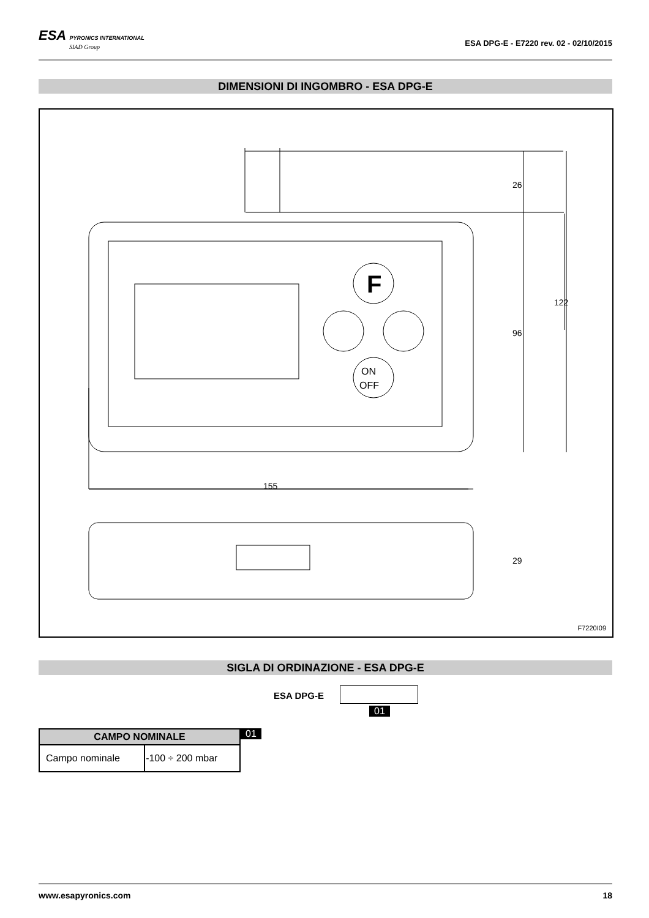ESA PYRONICS INTERNATIONAL
SIAD Group
ESA DPG-E - E7220 rev. 02 - 02/10/2015
DIMENSIONI DI INGOMBRO - ESA DPG-E
F
ON
OFF
155
26
96
122
29
F7220I09
SIGLA DI ORDINAZIONE - ESA DPG-E
ESA DPG-E
01
| CAMPO NOMINALE | |
| --- | --- |
| Campo nominale | -100 ÷ 200 mbar |
01
www.esapyronics.com 18